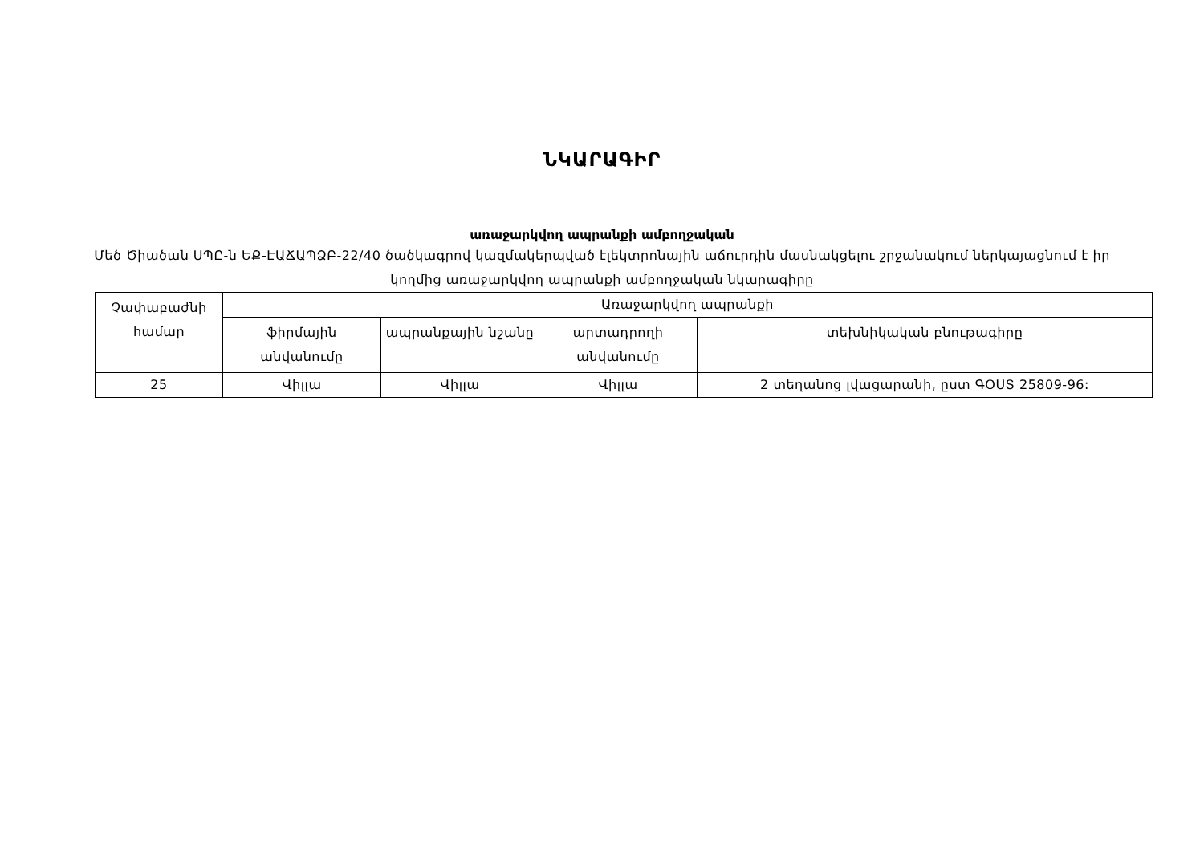ՆԿԱՐԱԳԻՐ
առաջարկվող ապրանքի ամբողջական
Մեծ Ծիածան ՍՊԸ-ն ԵՔ-ԷԱՃԱՊՁԲ-22/40 ծածկագրով կազմակերպված էլեկտրոնային աճուրդին մասնակցելու շրջանակում ներկայացնում է իր կողմից առաջարկվող ապրանքի ամբողջական նկարագիրը
| Չափաբաժնի համար | Առաջարկվող ապրանքի | | | |
| --- | --- | --- | --- | --- |
| | ֆիրմային անվանումը | ապրանքային նշանը | արտադրողի անվանումը | տեխնիկական բնութագիրը |
| 25 | Վիլլա | Վիլլա | Վիլլա | 2 տեղանոց լվացարանի, ըստ ԳՕՍՏ 25809-96: |